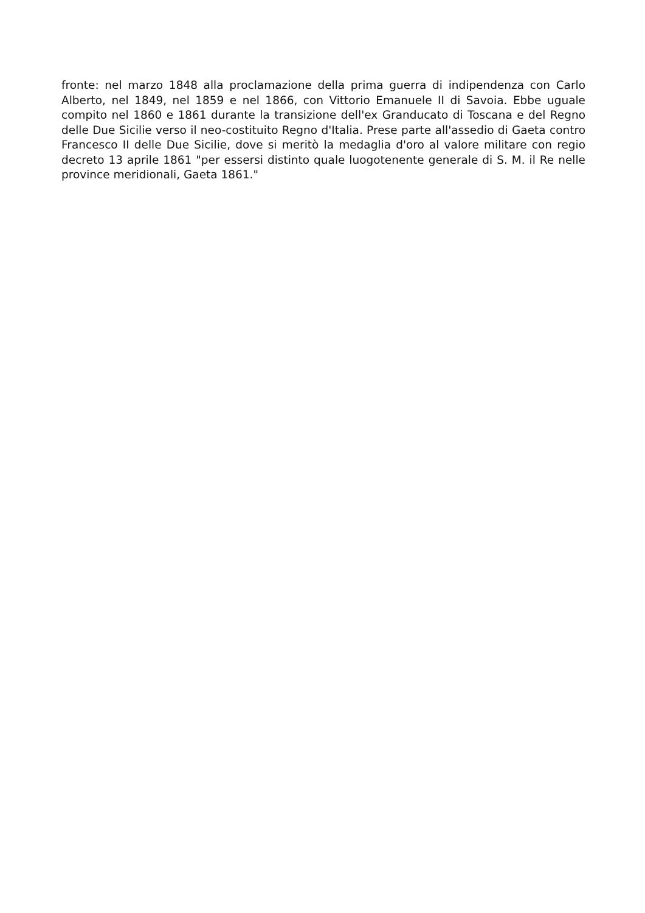fronte: nel marzo 1848 alla proclamazione della prima guerra di indipendenza con Carlo Alberto, nel 1849, nel 1859 e nel 1866, con Vittorio Emanuele II di Savoia. Ebbe uguale compito nel 1860 e 1861 durante la transizione dell'ex Granducato di Toscana e del Regno delle Due Sicilie verso il neo-costituito Regno d'Italia. Prese parte all'assedio di Gaeta contro Francesco II delle Due Sicilie, dove si meritò la medaglia d'oro al valore militare con regio decreto 13 aprile 1861 "per essersi distinto quale luogotenente generale di S. M. il Re nelle province meridionali, Gaeta 1861."